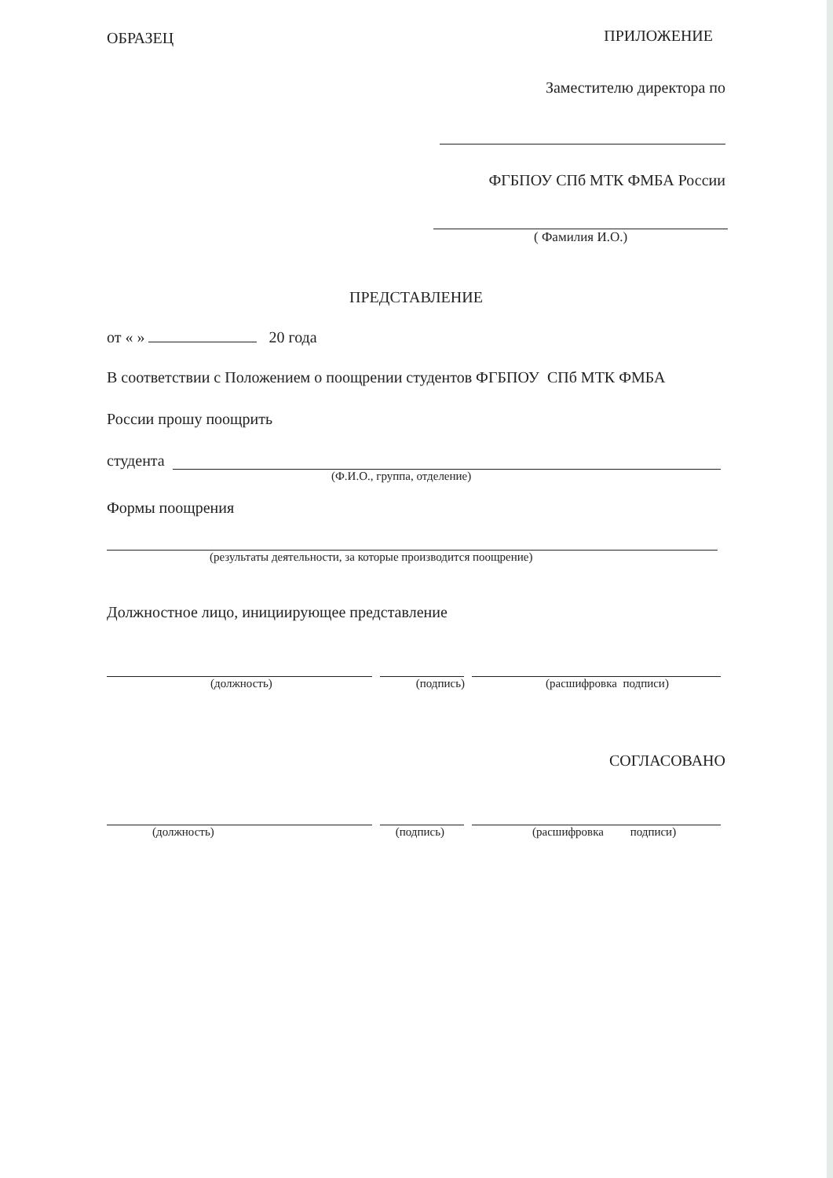ОБРАЗЕЦ ПРИЛОЖЕНИЕ
Заместителю директора по
ФГБПОУ СПб МТК ФМБА России
( Фамилия И.О.)
ПРЕДСТАВЛЕНИЕ
от « » 20 года
В соответствии с Положением о поощрении студентов ФГБПОУ СПб МТК ФМБА
России прошу поощрить
студента
(Ф.И.О., группа, отделение)
Формы поощрения
(результаты деятельности, за которые производится поощрение)
Должностное лицо, инициирующее представление
(должность) (подпись) (расшифровка подписи)
СОГЛАСОВАНО
(должность) (подпись) (расшифровка подписи)